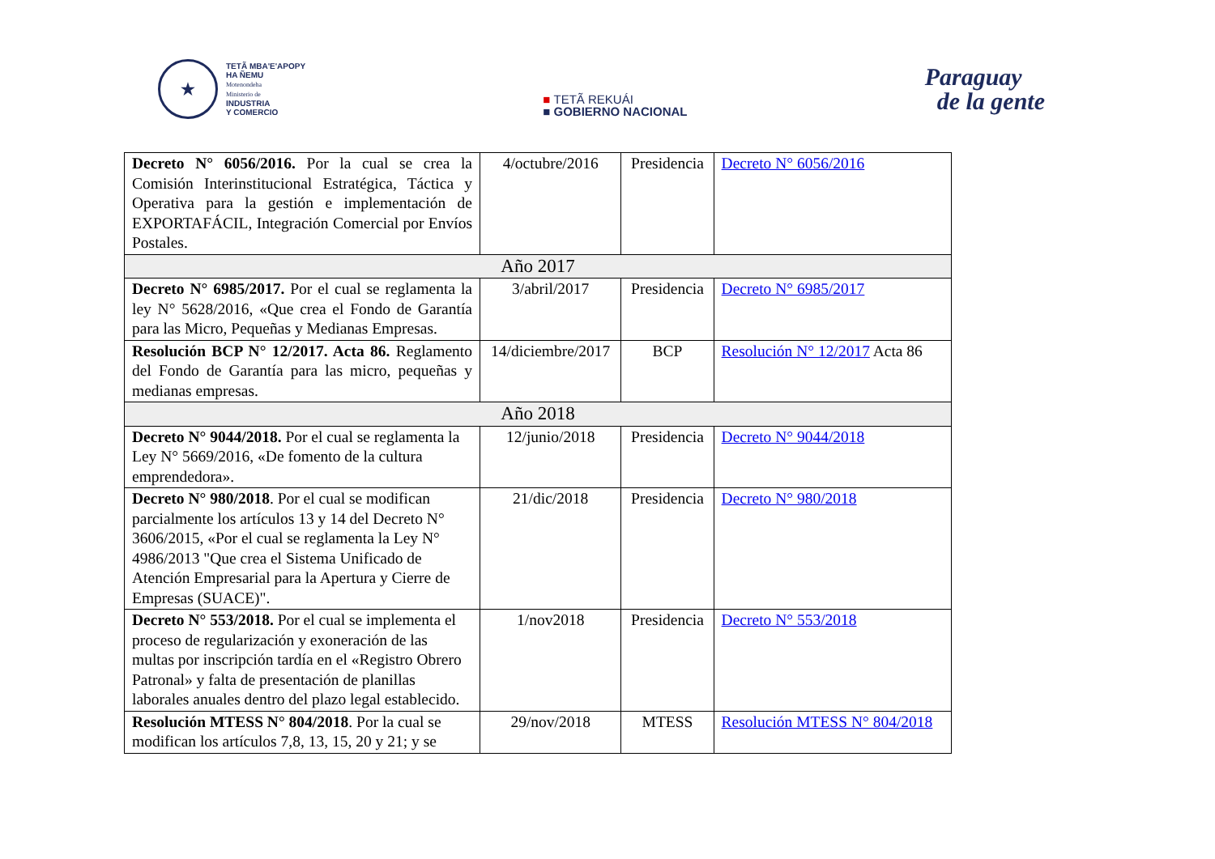★
TETÃ MBA'E'APOPY
HA ÑEMU
Motenondeha
Ministerio de
INDUSTRIA
Y COMERCIO
■ TETÃ REKUÁI
■ GOBIERNO NACIONAL
Paraguay
de la gente
| Decreto N° 6056/2016. Por la cual se crea la Comisión Interinstitucional Estratégica, Táctica y Operativa para la gestión e implementación de EXPORTAFÁCIL, Integración Comercial por Envíos Postales. | 4/octubre/2016 | Presidencia | Decreto N° 6056/2016 |
| Año 2017 | | | |
| Decreto N° 6985/2017. Por el cual se reglamenta la ley N° 5628/2016, «Que crea el Fondo de Garantía para las Micro, Pequeñas y Medianas Empresas. | 3/abril/2017 | Presidencia | Decreto N° 6985/2017 |
| Resolución BCP N° 12/2017. Acta 86. Reglamento del Fondo de Garantía para las micro, pequeñas y medianas empresas. | 14/diciembre/2017 | BCP | Resolución N° 12/2017 Acta 86 |
| Año 2018 | | | |
| Decreto N° 9044/2018. Por el cual se reglamenta la Ley N° 5669/2016, «De fomento de la cultura emprendedora». | 12/junio/2018 | Presidencia | Decreto N° 9044/2018 |
| Decreto N° 980/2018 . Por el cual se modifican parcialmente los artículos 13 y 14 del Decreto N° 3606/2015, «Por el cual se reglamenta la Ley N° 4986/2013 "Que crea el Sistema Unificado de Atención Empresarial para la Apertura y Cierre de Empresas (SUACE)". | 21/dic/2018 | Presidencia | Decreto N° 980/2018 |
| Decreto N° 553/2018. Por el cual se implementa el proceso de regularización y exoneración de las multas por inscripción tardía en el «Registro Obrero Patronal» y falta de presentación de planillas laborales anuales dentro del plazo legal establecido. | 1/nov2018 | Presidencia | Decreto N° 553/2018 |
| Resolución MTESS N° 804/2018 . Por la cual se modifican los artículos 7,8, 13, 15, 20 y 21; y se | 29/nov/2018 | MTESS | Resolución MTESS N° 804/2018 |